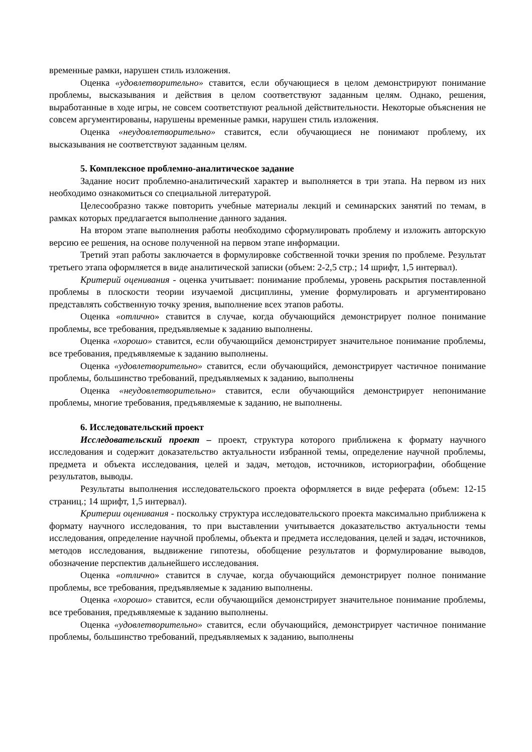временные рамки, нарушен стиль изложения.
Оценка «удовлетворительно» ставится, если обучающиеся в целом демонстрируют понимание проблемы, высказывания и действия в целом соответствуют заданным целям. Однако, решения, выработанные в ходе игры, не совсем соответствуют реальной действительности. Некоторые объяснения не совсем аргументированы, нарушены временные рамки, нарушен стиль изложения.
Оценка «неудовлетворительно» ставится, если обучающиеся не понимают проблему, их высказывания не соответствуют заданным целям.
5. Комплексное проблемно-аналитическое задание
Задание носит проблемно-аналитический характер и выполняется в три этапа. На первом из них необходимо ознакомиться со специальной литературой.
Целесообразно также повторить учебные материалы лекций и семинарских занятий по темам, в рамках которых предлагается выполнение данного задания.
На втором этапе выполнения работы необходимо сформулировать проблему и изложить авторскую версию ее решения, на основе полученной на первом этапе информации.
Третий этап работы заключается в формулировке собственной точки зрения по проблеме. Результат третьего этапа оформляется в виде аналитической записки (объем: 2-2,5 стр.; 14 шрифт, 1,5 интервал).
Критерий оценивания - оценка учитывает: понимание проблемы, уровень раскрытия поставленной проблемы в плоскости теории изучаемой дисциплины, умение формулировать и аргументировано представлять собственную точку зрения, выполнение всех этапов работы.
Оценка «отлично» ставится в случае, когда обучающийся демонстрирует полное понимание проблемы, все требования, предъявляемые к заданию выполнены.
Оценка «хорошо» ставится, если обучающийся демонстрирует значительное понимание проблемы, все требования, предъявляемые к заданию выполнены.
Оценка «удовлетворительно» ставится, если обучающийся, демонстрирует частичное понимание проблемы, большинство требований, предъявляемых к заданию, выполнены
Оценка «неудовлетворительно» ставится, если обучающийся демонстрирует непонимание проблемы, многие требования, предъявляемые к заданию, не выполнены.
6. Исследовательский проект
Исследовательский проект – проект, структура которого приближена к формату научного исследования и содержит доказательство актуальности избранной темы, определение научной проблемы, предмета и объекта исследования, целей и задач, методов, источников, историографии, обобщение результатов, выводы.
Результаты выполнения исследовательского проекта оформляется в виде реферата (объем: 12-15 страниц.; 14 шрифт, 1,5 интервал).
Критерии оценивания - поскольку структура исследовательского проекта максимально приближена к формату научного исследования, то при выставлении учитывается доказательство актуальности темы исследования, определение научной проблемы, объекта и предмета исследования, целей и задач, источников, методов исследования, выдвижение гипотезы, обобщение результатов и формулирование выводов, обозначение перспектив дальнейшего исследования.
Оценка «отлично» ставится в случае, когда обучающийся демонстрирует полное понимание проблемы, все требования, предъявляемые к заданию выполнены.
Оценка «хорошо» ставится, если обучающийся демонстрирует значительное понимание проблемы, все требования, предъявляемые к заданию выполнены.
Оценка «удовлетворительно» ставится, если обучающийся, демонстрирует частичное понимание проблемы, большинство требований, предъявляемых к заданию, выполнены